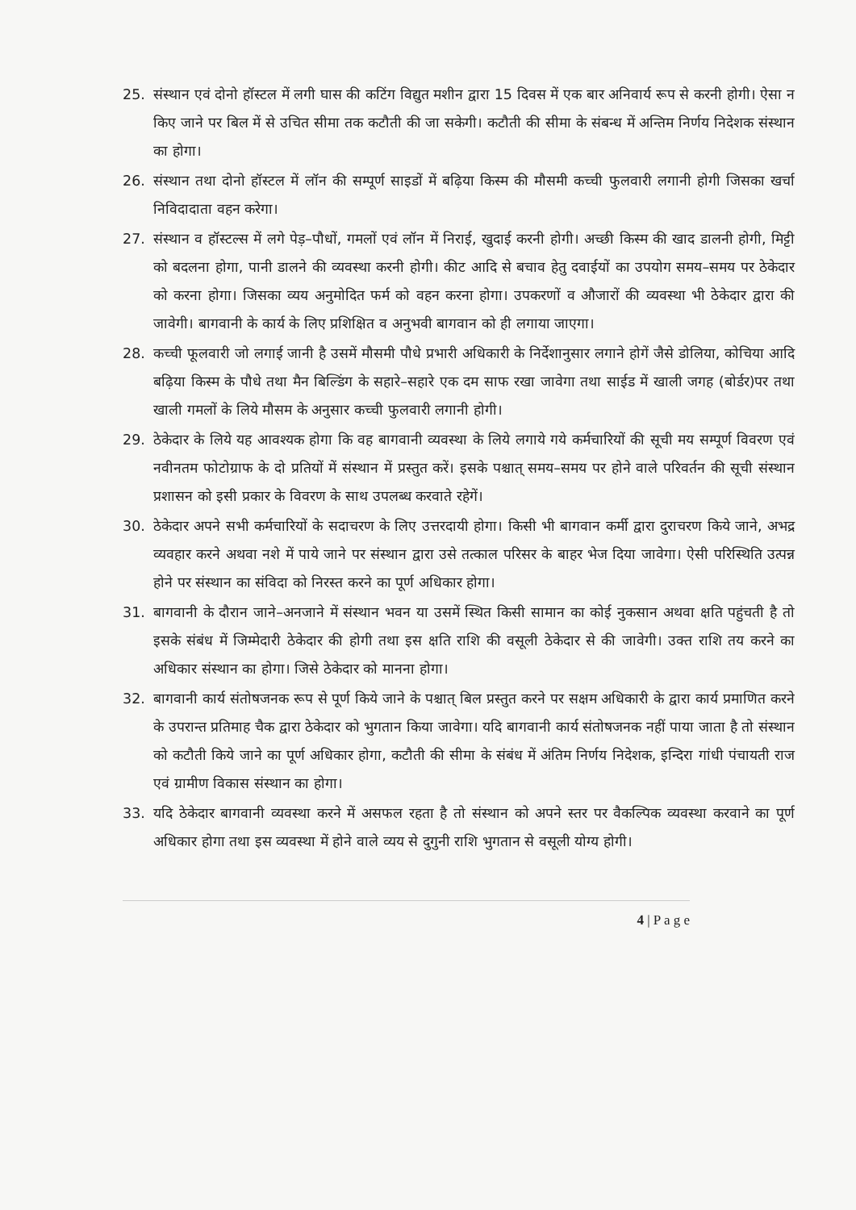25. संस्थान एवं दोनो हॉस्टल में लगी घास की कटिंग विद्युत मशीन द्वारा 15 दिवस में एक बार अनिवार्य रूप से करनी होगी। ऐसा न किए जाने पर बिल में से उचित सीमा तक कटौती की जा सकेगी। कटौती की सीमा के संबन्ध में अन्तिम निर्णय निदेशक संस्थान का होगा।
26. संस्थान तथा दोनो हॉस्टल में लॉन की सम्पूर्ण साइडों में बढ़िया किस्म की मौसमी कच्ची फुलवारी लगानी होगी जिसका खर्चा निविदादाता वहन करेगा।
27. संस्थान व हॉस्टल्स में लगे पेड़–पौधों, गमलों एवं लॉन में निराई, खुदाई करनी होगी। अच्छी किस्म की खाद डालनी होगी, मिट्टी को बदलना होगा, पानी डालने की व्यवस्था करनी होगी। कीट आदि से बचाव हेतु दवाईयों का उपयोग समय–समय पर ठेकेदार को करना होगा। जिसका व्यय अनुमोदित फर्म को वहन करना होगा। उपकरणों व औजारों की व्यवस्था भी ठेकेदार द्वारा की जावेगी। बागवानी के कार्य के लिए प्रशिक्षित व अनुभवी बागवान को ही लगाया जाएगा।
28. कच्ची फूलवारी जो लगाई जानी है उसमें मौसमी पौधे प्रभारी अधिकारी के निर्देशानुसार लगाने होगें जैसे डोलिया, कोचिया आदि बढ़िया किस्म के पौधे तथा मैन बिल्डिंग के सहारे–सहारे एक दम साफ रखा जावेगा तथा साईड में खाली जगह (बोर्डर)पर तथा खाली गमलों के लिये मौसम के अनुसार कच्ची फुलवारी लगानी होगी।
29. ठेकेदार के लिये यह आवश्यक होगा कि वह बागवानी व्यवस्था के लिये लगाये गये कर्मचारियों की सूची मय सम्पूर्ण विवरण एवं नवीनतम फोटोग्राफ के दो प्रतियों में संस्थान में प्रस्तुत करें। इसके पश्चात् समय–समय पर होने वाले परिवर्तन की सूची संस्थान प्रशासन को इसी प्रकार के विवरण के साथ उपलब्ध करवाते रहेगें।
30. ठेकेदार अपने सभी कर्मचारियों के सदाचरण के लिए उत्तरदायी होगा। किसी भी बागवान कर्मी द्वारा दुराचरण किये जाने, अभद्र व्यवहार करने अथवा नशे में पाये जाने पर संस्थान द्वारा उसे तत्काल परिसर के बाहर भेज दिया जावेगा। ऐसी परिस्थिति उत्पन्न होने पर संस्थान का संविदा को निरस्त करने का पूर्ण अधिकार होगा।
31. बागवानी के दौरान जाने–अनजाने में संस्थान भवन या उसमें स्थित किसी सामान का कोई नुकसान अथवा क्षति पहुंचती है तो इसके संबंध में जिम्मेदारी ठेकेदार की होगी तथा इस क्षति राशि की वसूली ठेकेदार से की जावेगी। उक्त राशि तय करने का अधिकार संस्थान का होगा। जिसे ठेकेदार को मानना होगा।
32. बागवानी कार्य संतोषजनक रूप से पूर्ण किये जाने के पश्चात् बिल प्रस्तुत करने पर सक्षम अधिकारी के द्वारा कार्य प्रमाणित करने के उपरान्त प्रतिमाह चैक द्वारा ठेकेदार को भुगतान किया जावेगा। यदि बागवानी कार्य संतोषजनक नहीं पाया जाता है तो संस्थान को कटौती किये जाने का पूर्ण अधिकार होगा, कटौती की सीमा के संबंध में अंतिम निर्णय निदेशक, इन्दिरा गांधी पंचायती राज एवं ग्रामीण विकास संस्थान का होगा।
33. यदि ठेकेदार बागवानी व्यवस्था करने में असफल रहता है तो संस्थान को अपने स्तर पर वैकल्पिक व्यवस्था करवाने का पूर्ण अधिकार होगा तथा इस व्यवस्था में होने वाले व्यय से दुगुनी राशि भुगतान से वसूली योग्य होगी।
4 | P a g e